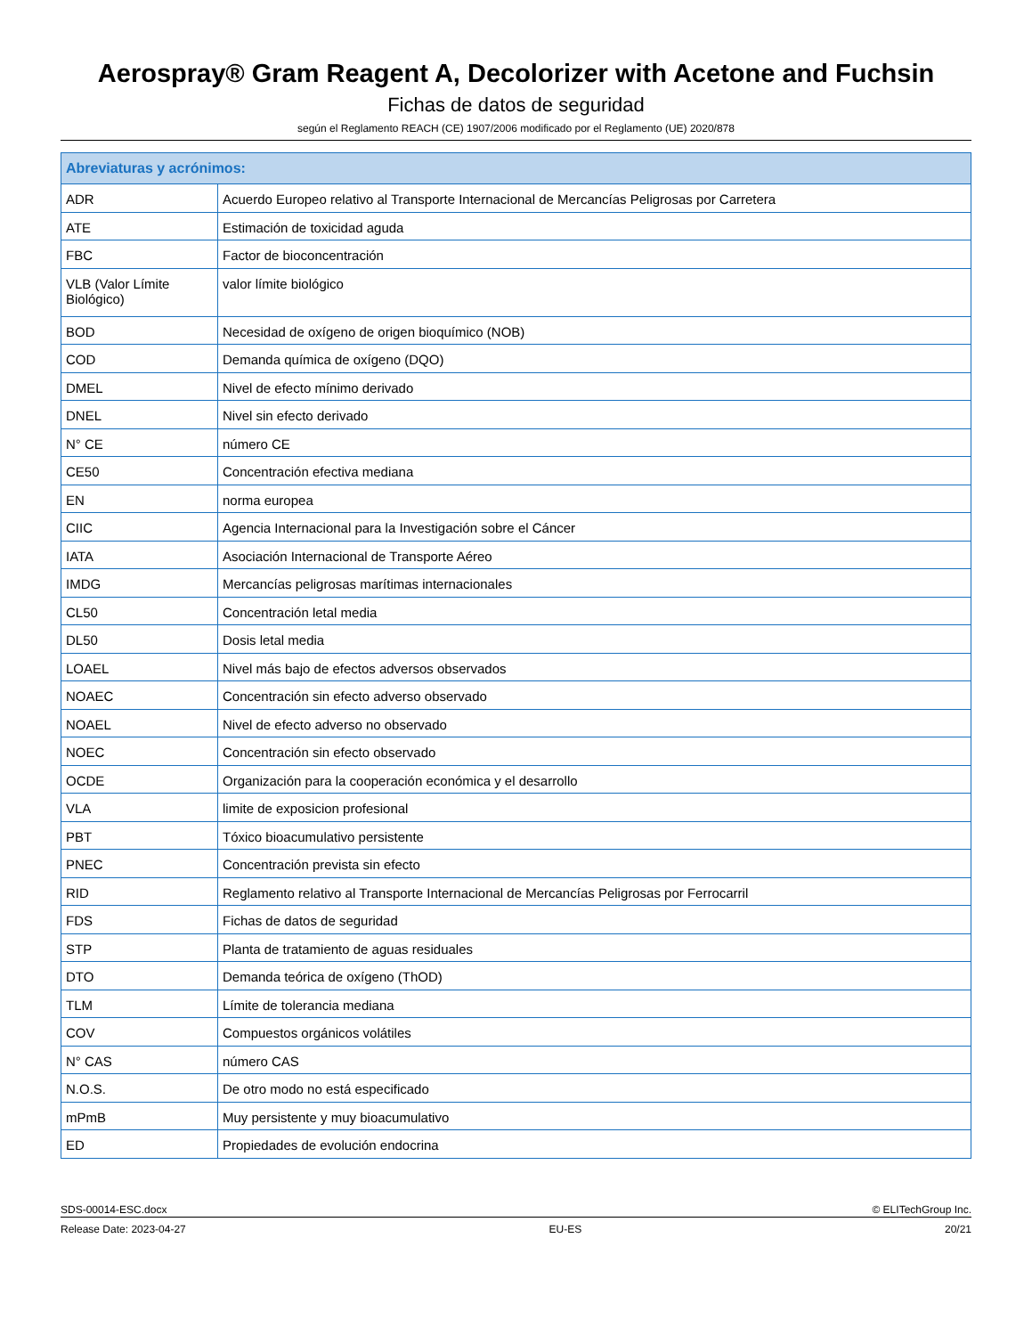Aerospray® Gram Reagent A, Decolorizer with Acetone and Fuchsin
Fichas de datos de seguridad
según el Reglamento REACH (CE) 1907/2006 modificado por el Reglamento (UE) 2020/878
| Abreviaturas y acrónimos: | |
| --- | --- |
| ADR | Acuerdo Europeo relativo al Transporte Internacional de Mercancías Peligrosas por Carretera |
| ATE | Estimación de toxicidad aguda |
| FBC | Factor de bioconcentración |
| VLB (Valor Límite Biológico) | valor límite biológico |
| BOD | Necesidad de oxígeno de origen bioquímico (NOB) |
| COD | Demanda química de oxígeno (DQO) |
| DMEL | Nivel de efecto mínimo derivado |
| DNEL | Nivel sin efecto derivado |
| N° CE | número CE |
| CE50 | Concentración efectiva mediana |
| EN | norma europea |
| CIIC | Agencia Internacional para la Investigación sobre el Cáncer |
| IATA | Asociación Internacional de Transporte Aéreo |
| IMDG | Mercancías peligrosas marítimas internacionales |
| CL50 | Concentración letal media |
| DL50 | Dosis letal media |
| LOAEL | Nivel más bajo de efectos adversos observados |
| NOAEC | Concentración sin efecto adverso observado |
| NOAEL | Nivel de efecto adverso no observado |
| NOEC | Concentración sin efecto observado |
| OCDE | Organización para la cooperación económica y el desarrollo |
| VLA | limite de exposicion profesional |
| PBT | Tóxico bioacumulativo persistente |
| PNEC | Concentración prevista sin efecto |
| RID | Reglamento relativo al Transporte Internacional de Mercancías Peligrosas por Ferrocarril |
| FDS | Fichas de datos de seguridad |
| STP | Planta de tratamiento de aguas residuales |
| DTO | Demanda teórica de oxígeno (ThOD) |
| TLM | Límite de tolerancia mediana |
| COV | Compuestos orgánicos volátiles |
| N° CAS | número CAS |
| N.O.S. | De otro modo no está especificado |
| mPmB | Muy persistente y muy bioacumulativo |
| ED | Propiedades de evolución endocrina |
SDS-00014-ESC.docx © ELITechGroup Inc.
Release Date: 2023-04-27 EU-ES 20/21